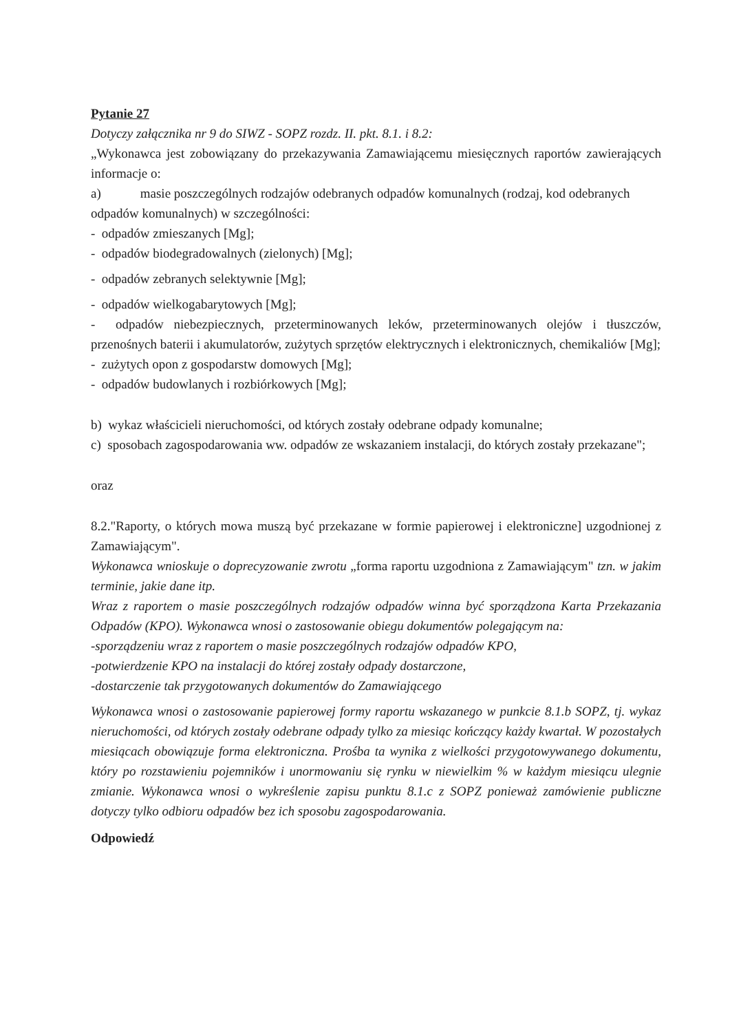Pytanie 27
Dotyczy załącznika nr 9 do SIWZ - SOPZ rozdz. II. pkt. 8.1. i 8.2:
„Wykonawca jest zobowiązany do przekazywania Zamawiającemu miesięcznych raportów zawierających informacje o:
a) masie poszczególnych rodzajów odebranych odpadów komunalnych (rodzaj, kod odebranych
odpadów komunalnych) w szczególności:
- odpadów zmieszanych [Mg];
- odpadów biodegradowalnych (zielonych) [Mg];
- odpadów zebranych selektywnie [Mg];
- odpadów wielkogabarytowych [Mg];
- odpadów niebezpiecznych, przeterminowanych leków, przeterminowanych olejów i tłuszczów, przenośnych baterii i akumulatorów, zużytych sprzętów elektrycznych i elektronicznych, chemikaliów [Mg];
- zużytych opon z gospodarstw domowych [Mg];
- odpadów budowlanych i rozbiórkowych [Mg];
b) wykaz właścicieli nieruchomości, od których zostały odebrane odpady komunalne;
c) sposobach zagospodarowania ww. odpadów ze wskazaniem instalacji, do których zostały przekazane";
oraz
8.2."Raporty, o których mowa muszą być przekazane w formie papierowej i elektroniczne] uzgodnionej z Zamawiającym".
Wykonawca wnioskuje o doprecyzowanie zwrotu „forma raportu uzgodniona z Zamawiającym" tzn. w jakim terminie, jakie dane itp.
Wraz z raportem o masie poszczególnych rodzajów odpadów winna być sporządzona Karta Przekazania Odpadów (KPO). Wykonawca wnosi o zastosowanie obiegu dokumentów polegającym na:
-sporządzeniu wraz z raportem o masie poszczególnych rodzajów odpadów KPO,
-potwierdzenie KPO na instalacji do której zostały odpady dostarczone,
-dostarczenie tak przygotowanych dokumentów do Zamawiającego
Wykonawca wnosi o zastosowanie papierowej formy raportu wskazanego w punkcie 8.1.b SOPZ, tj. wykaz nieruchomości, od których zostały odebrane odpady tylko za miesiąc kończący każdy kwartał. W pozostałych miesiącach obowiązuje forma elektroniczna. Prośba ta wynika z wielkości przygotowywanego dokumentu, który po rozstawieniu pojemników i unormowaniu się rynku w niewielkim % w każdym miesiącu ulegnie zmianie. Wykonawca wnosi o wykreślenie zapisu punktu 8.1.c z SOPZ ponieważ zamówienie publiczne dotyczy tylko odbioru odpadów bez ich sposobu zagospodarowania.
Odpowiedź